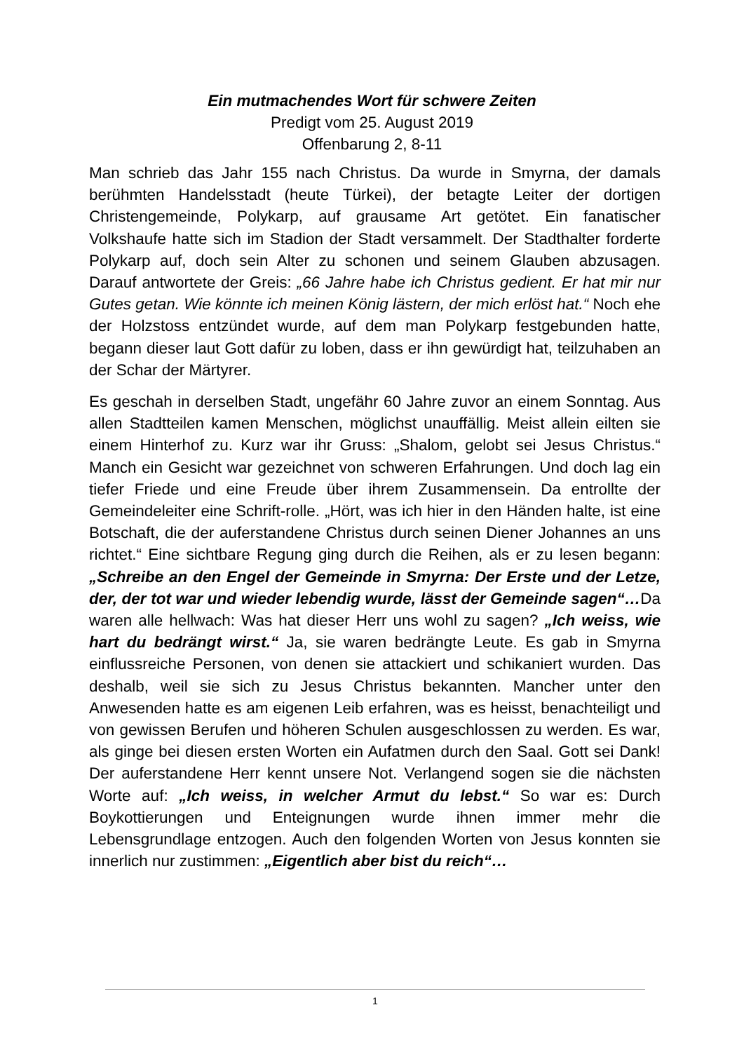Ein mutmachendes Wort für schwere Zeiten
Predigt vom 25. August 2019
Offenbarung 2, 8-11
Man schrieb das Jahr 155 nach Christus. Da wurde in Smyrna, der damals berühmten Handelsstadt (heute Türkei), der betagte Leiter der dortigen Christengemeinde, Polykarp, auf grausame Art getötet. Ein fanatischer Volkshaufe hatte sich im Stadion der Stadt versammelt. Der Stadthalter forderte Polykarp auf, doch sein Alter zu schonen und seinem Glauben abzusagen. Darauf antwortete der Greis: „66 Jahre habe ich Christus gedient. Er hat mir nur Gutes getan. Wie könnte ich meinen König lästern, der mich erlöst hat.“ Noch ehe der Holzstoss entzündet wurde, auf dem man Polykarp festgebunden hatte, begann dieser laut Gott dafür zu loben, dass er ihn gewürdigt hat, teilzuhaben an der Schar der Märtyrer.
Es geschah in derselben Stadt, ungefähr 60 Jahre zuvor an einem Sonntag. Aus allen Stadtteilen kamen Menschen, möglichst unauffällig. Meist allein eilten sie einem Hinterhof zu. Kurz war ihr Gruss: „Shalom, gelobt sei Jesus Christus.“ Manch ein Gesicht war gezeichnet von schweren Erfahrungen. Und doch lag ein tiefer Friede und eine Freude über ihrem Zusammensein. Da entrollte der Gemeindeleiter eine Schrift-rolle. „Hört, was ich hier in den Händen halte, ist eine Botschaft, die der auferstandene Christus durch seinen Diener Johannes an uns richtet.“ Eine sichtbare Regung ging durch die Reihen, als er zu lesen begann: „Schreibe an den Engel der Gemeinde in Smyrna: Der Erste und der Letze, der, der tot war und wieder lebendig wurde, lässt der Gemeinde sagen“…Da waren alle hellwach: Was hat dieser Herr uns wohl zu sagen? „Ich weiss, wie hart du bedrängt wirst.“ Ja, sie waren bedrängte Leute. Es gab in Smyrna einflussreiche Personen, von denen sie attackiert und schikaniert wurden. Das deshalb, weil sie sich zu Jesus Christus bekannten. Mancher unter den Anwesenden hatte es am eigenen Leib erfahren, was es heisst, benachteiligt und von gewissen Berufen und höheren Schulen ausgeschlossen zu werden. Es war, als ginge bei diesen ersten Worten ein Aufatmen durch den Saal. Gott sei Dank! Der auferstandene Herr kennt unsere Not. Verlangend sogen sie die nächsten Worte auf: „Ich weiss, in welcher Armut du lebst.“ So war es: Durch Boykottierungen und Enteignungen wurde ihnen immer mehr die Lebensgrundlage entzogen. Auch den folgenden Worten von Jesus konnten sie innerlich nur zustimmen: „Eigentlich aber bist du reich“…
1